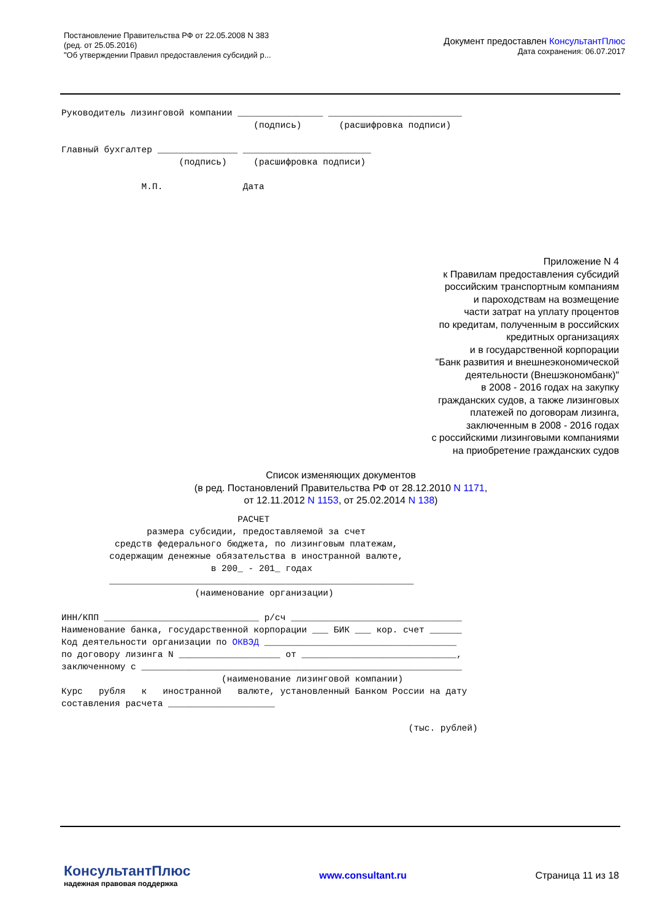Постановление Правительства РФ от 22.05.2008 N 383
(ред. от 25.05.2016)
"Об утверждении Правил предоставления субсидий р...
Документ предоставлен КонсультантПлюс
Дата сохранения: 06.07.2017
Руководитель лизинговой компании ________________ _________________________
                                    (подпись)       (расшифровка подписи)

Главный бухгалтер _______________ ________________________
                      (подпись)     (расшифровка подписи)

               М.П.               Дата
Приложение N 4
к Правилам предоставления субсидий
российским транспортным компаниям
и пароходствам на возмещение
части затрат на уплату процентов
по кредитам, полученным в российских
кредитных организациях
и в государственной корпорации
"Банк развития и внешнеэкономической
деятельности (Внешэкономбанк)"
в 2008 - 2016 годах на закупку
гражданских судов, а также лизинговых
платежей по договорам лизинга,
заключенным в 2008 - 2016 годах
с российскими лизинговыми компаниями
на приобретение гражданских судов
Список изменяющих документов
(в ред. Постановлений Правительства РФ от 28.12.2010 N 1171,
от 12.11.2012 N 1153, от 25.02.2014 N 138)
                                 РАСЧЕТ
                размера субсидии, предоставляемой за счет
          средств федерального бюджета, по лизинговым платежам,
         содержащим денежные обязательства в иностранной валюте,
                            в 200_ - 201_ годах
         _________________________________________________________
                         (наименование организации)

ИНН/КПП _____________________________ р/сч ________________________________
Наименование банка, государственной корпорации ___ БИК ___ кор. счет ______
Код деятельности организации по ОКВЭД ____________________________________
по договору лизинга N ___________________ от _____________________________,
заключенному с ____________________________________________________________
                              (наименование лизинговой компании)
Курс   рубля   к   иностранной   валюте, установленный Банком России на дату
составления расчета ____________________

                                                                 (тыс. рублей)
КонсультантПлюс
надежная правовая поддержка
www.consultant.ru Страница 11 из 18